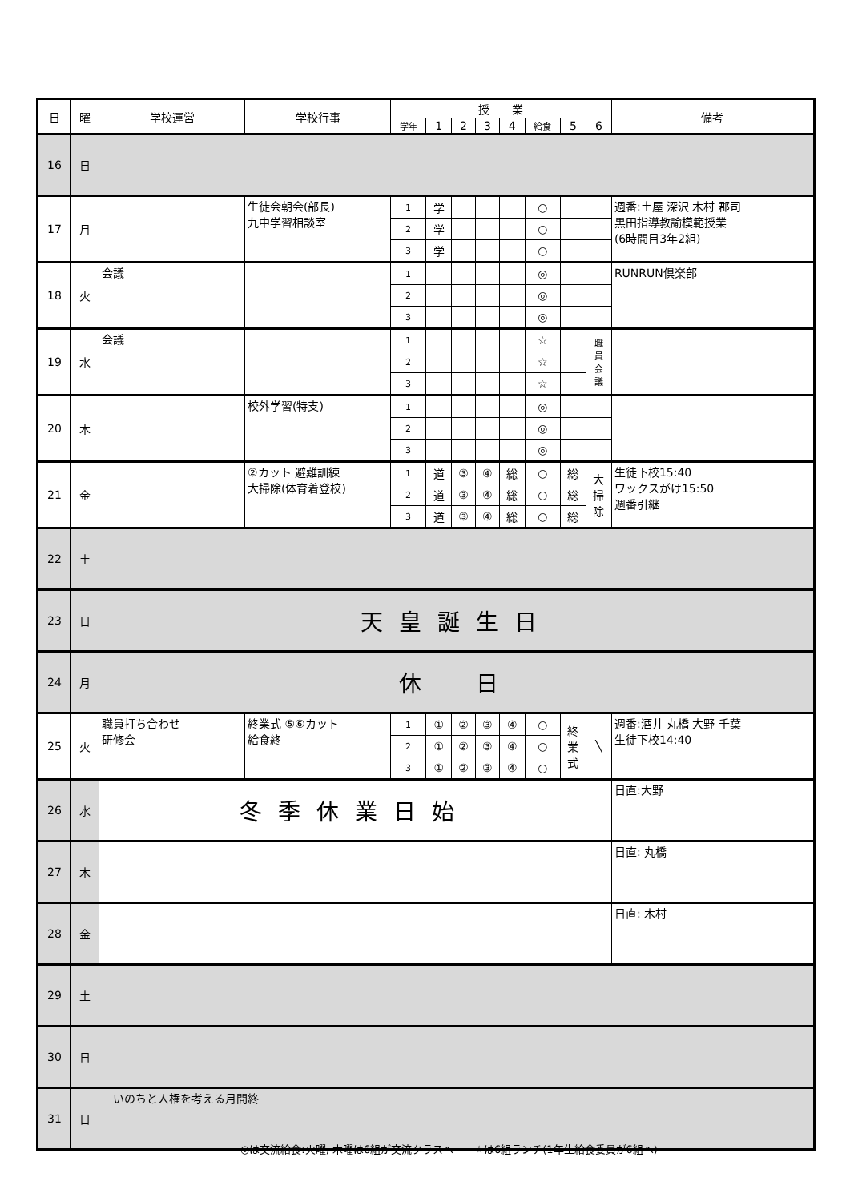| 日 | 曜 | 学校運営 | 学校行事 | 授 業 | | | | | | | | 備考 |
| --- | --- | --- | --- | --- | --- | --- | --- | --- | --- | --- | --- | --- |
| | | | | 学年 | 1 | 2 | 3 | 4 | 給食 | 5 | 6 | |
| 16 | 日 | | | | | | | | | | | |
| 17 | 月 | | 生徒会朝会(部長) 九中学習相談室 | 1 | 学 | | | | ○ | | | 週番:土屋 深沢 木村 郡司 黒田指導教諭模範授業 (6時間目3年2組) |
| | | | | 2 | 学 | | | | ○ | | | |
| | | | | 3 | 学 | | | | ○ | | | |
| 18 | 火 | 会議 | | 1 | | | | | ◎ | | | RUNRUN倶楽部 |
| | | | | 2 | | | | | ◎ | | | |
| | | | | 3 | | | | | ◎ | | | |
| 19 | 水 | 会議 | | 1 | | | | | ☆ | | 職 員 会 議 | |
| | | | | 2 | | | | | ☆ | | | |
| | | | | 3 | | | | | ☆ | | | |
| 20 | 木 | | 校外学習(特支) | 1 | | | | | ◎ | | | |
| | | | | 2 | | | | | ◎ | | | |
| | | | | 3 | | | | | ◎ | | | |
| 21 | 金 | | ②カット 避難訓練 大掃除(体育着登校) | 1 | 道 | ③ | ④ | 総 | ○ | 総 | 大 掃 除 | 生徒下校15:40 ワックスがけ15:50 週番引継 |
| | | | | 2 | 道 | ③ | ④ | 総 | ○ | 総 | | |
| | | | | 3 | 道 | ③ | ④ | 総 | ○ | 総 | | |
| 22 | 土 | | | | | | | | | | | |
| 23 | 日 | 天皇誕生日 | | | | | | | | | | |
| 24 | 月 | 休 日 | | | | | | | | | | |
| 25 | 火 | 職員打ち合わせ 研修会 | 終業式 ⑤⑥カット 給食終 | 1 | ① | ② | ③ | ④ | ○ | 終 業 式 | ╲ | 週番:酒井 丸橋 大野 千葉 生徒下校14:40 |
| | | | | 2 | ① | ② | ③ | ④ | ○ | | | |
| | | | | 3 | ① | ② | ③ | ④ | ○ | | | |
| 26 | 水 | 冬季休業日始 | | | | | | | | | | 日直:大野 |
| 27 | 木 | | | | | | | | | | | 日直: 丸橋 |
| 28 | 金 | | | | | | | | | | | 日直: 木村 |
| 29 | 土 | | | | | | | | | | | |
| 30 | 日 | | | | | | | | | | | |
| 31 | 日 | いのちと人権を考える月間終 | | | | | | | | | | |
◎は交流給食:火曜, 木曜は6組が交流クラスへ　　☆は6組ランチ(1年生給食委員が6組へ)